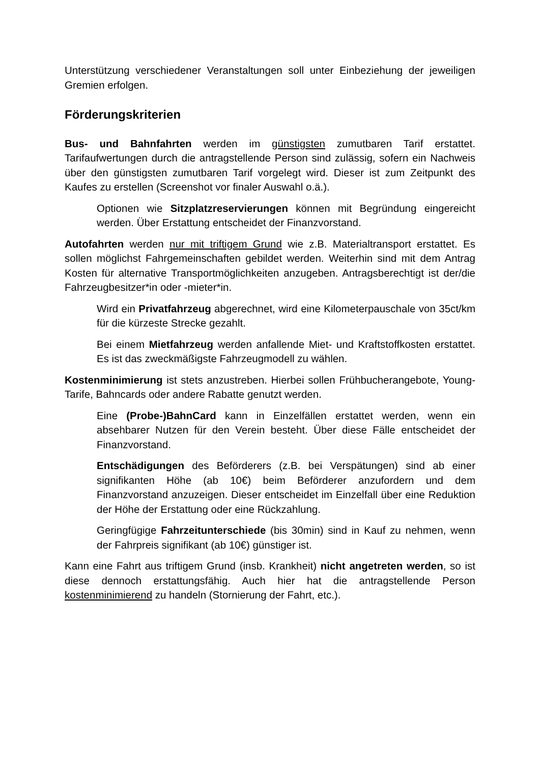Unterstützung verschiedener Veranstaltungen soll unter Einbeziehung der jeweiligen Gremien erfolgen.
Förderungskriterien
Bus- und Bahnfahrten werden im günstigsten zumutbaren Tarif erstattet. Tarifaufwertungen durch die antragstellende Person sind zulässig, sofern ein Nachweis über den günstigsten zumutbaren Tarif vorgelegt wird. Dieser ist zum Zeitpunkt des Kaufes zu erstellen (Screenshot vor finaler Auswahl o.ä.).
Optionen wie Sitzplatzreservierungen können mit Begründung eingereicht werden. Über Erstattung entscheidet der Finanzvorstand.
Autofahrten werden nur mit triftigem Grund wie z.B. Materialtransport erstattet. Es sollen möglichst Fahrgemeinschaften gebildet werden. Weiterhin sind mit dem Antrag Kosten für alternative Transportmöglichkeiten anzugeben. Antragsberechtigt ist der/die Fahrzeugbesitzer*in oder -mieter*in.
Wird ein Privatfahrzeug abgerechnet, wird eine Kilometerpauschale von 35ct/km für die kürzeste Strecke gezahlt.
Bei einem Mietfahrzeug werden anfallende Miet- und Kraftstoffkosten erstattet. Es ist das zweckmäßigste Fahrzeugmodell zu wählen.
Kostenminimierung ist stets anzustreben. Hierbei sollen Frühbucherangebote, Young-Tarife, Bahncards oder andere Rabatte genutzt werden.
Eine (Probe-)BahnCard kann in Einzelfällen erstattet werden, wenn ein absehbarer Nutzen für den Verein besteht. Über diese Fälle entscheidet der Finanzvorstand.
Entschädigungen des Beförderers (z.B. bei Verspätungen) sind ab einer signifikanten Höhe (ab 10€) beim Beförderer anzufordern und dem Finanzvorstand anzuzeigen. Dieser entscheidet im Einzelfall über eine Reduktion der Höhe der Erstattung oder eine Rückzahlung.
Geringfügige Fahrzeitunterschiede (bis 30min) sind in Kauf zu nehmen, wenn der Fahrpreis signifikant (ab 10€) günstiger ist.
Kann eine Fahrt aus triftigem Grund (insb. Krankheit) nicht angetreten werden, so ist diese dennoch erstattungsfähig. Auch hier hat die antragstellende Person kostenminimierend zu handeln (Stornierung der Fahrt, etc.).